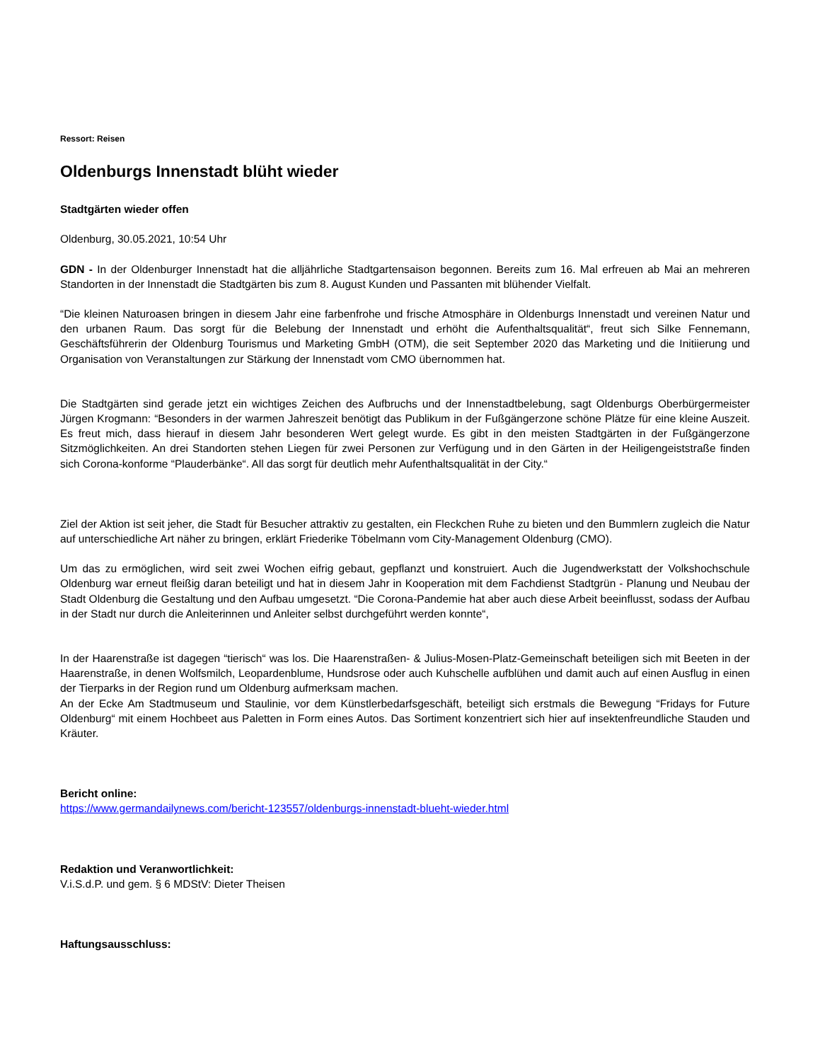Ressort: Reisen
Oldenburgs Innenstadt blüht wieder
Stadtgärten wieder offen
Oldenburg, 30.05.2021, 10:54 Uhr
GDN - In der Oldenburger Innenstadt hat die alljährliche Stadtgartensaison begonnen. Bereits zum 16. Mal erfreuen ab Mai an mehreren Standorten in der Innenstadt die Stadtgärten bis zum 8. August Kunden und Passanten mit blühender Vielfalt.
“Die kleinen Naturoasen bringen in diesem Jahr eine farbenfrohe und frische Atmosphäre in Oldenburgs Innenstadt und vereinen Natur und den urbanen Raum. Das sorgt für die Belebung der Innenstadt und erhöht die Aufenthaltsqualität“, freut sich Silke Fennemann, Geschäftsführerin der Oldenburg Tourismus und Marketing GmbH (OTM), die seit September 2020 das Marketing und die Initiierung und Organisation von Veranstaltungen zur Stärkung der Innenstadt vom CMO übernommen hat.
Die Stadtgärten sind gerade jetzt ein wichtiges Zeichen des Aufbruchs und der Innenstadtbelebung, sagt Oldenburgs Oberbürgermeister Jürgen Krogmann: “Besonders in der warmen Jahreszeit benötigt das Publikum in der Fußgängerzone schöne Plätze für eine kleine Auszeit. Es freut mich, dass hierauf in diesem Jahr besonderen Wert gelegt wurde. Es gibt in den meisten Stadtgärten in der Fußgängerzone Sitzmöglichkeiten. An drei Standorten stehen Liegen für zwei Personen zur Verfügung und in den Gärten in der Heiligengeiststraße finden sich Corona-konforme “Plauderbänke“. All das sorgt für deutlich mehr Aufenthaltsqualität in der City.“
Ziel der Aktion ist seit jeher, die Stadt für Besucher attraktiv zu gestalten, ein Fleckchen Ruhe zu bieten und den Bummlern zugleich die Natur auf unterschiedliche Art näher zu bringen, erklärt Friederike Töbelmann vom City-Management Oldenburg (CMO).
Um das zu ermöglichen, wird seit zwei Wochen eifrig gebaut, gepflanzt und konstruiert. Auch die Jugendwerkstatt der Volkshochschule Oldenburg war erneut fleißig daran beteiligt und hat in diesem Jahr in Kooperation mit dem Fachdienst Stadtgrün - Planung und Neubau der Stadt Oldenburg die Gestaltung und den Aufbau umgesetzt. “Die Corona-Pandemie hat aber auch diese Arbeit beeinflusst, sodass der Aufbau in der Stadt nur durch die Anleiterinnen und Anleiter selbst durchgeführt werden konnte“,
In der Haarenstraße ist dagegen “tierisch“ was los. Die Haarenstraßen- & Julius-Mosen-Platz-Gemeinschaft beteiligen sich mit Beeten in der Haarenstraße, in denen Wolfsmilch, Leopardenblume, Hundsrose oder auch Kuhschelle aufblühen und damit auch auf einen Ausflug in einen der Tierparks in der Region rund um Oldenburg aufmerksam machen.
An der Ecke Am Stadtmuseum und Staulinie, vor dem Künstlerbedarfsgeschäft, beteiligt sich erstmals die Bewegung “Fridays for Future Oldenburg“ mit einem Hochbeet aus Paletten in Form eines Autos. Das Sortiment konzentriert sich hier auf insektenfreundliche Stauden und Kräuter.
Bericht online:
https://www.germandailynews.com/bericht-123557/oldenburgs-innenstadt-blueht-wieder.html
Redaktion und Veranwortlichkeit:
V.i.S.d.P. und gem. § 6 MDStV: Dieter Theisen
Haftungsausschluss: